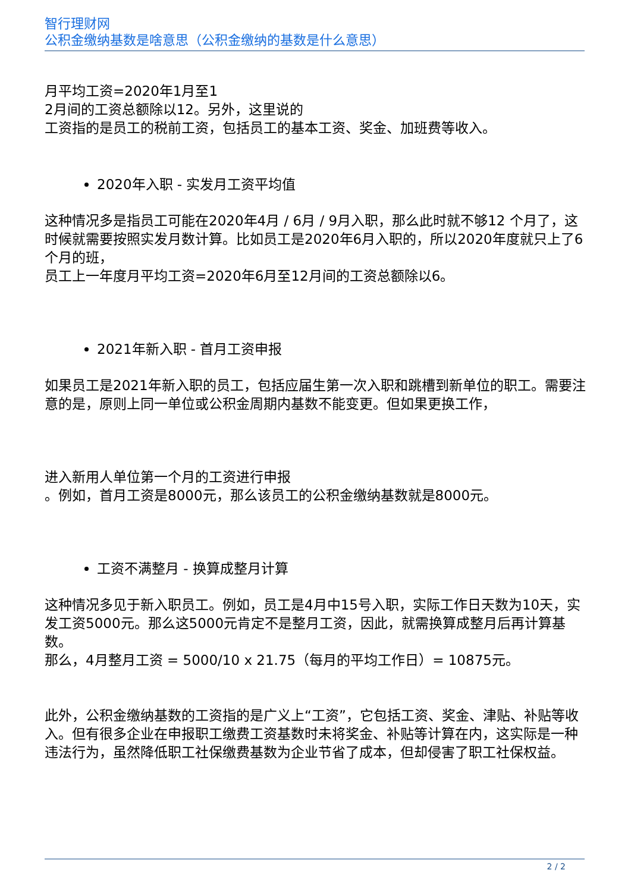智行理财网
公积金缴纳基数是啥意思（公积金缴纳的基数是什么意思）
月平均工资=2020年1月至1
2月间的工资总额除以12。另外，这里说的
工资指的是员工的税前工资，包括员工的基本工资、奖金、加班费等收入。
2020年入职 - 实发月工资平均值
这种情况多是指员工可能在2020年4月 / 6月 / 9月入职，那么此时就不够12 个月了，这时候就需要按照实发月数计算。比如员工是2020年6月入职的，所以2020年度就只上了6个月的班，
员工上一年度月平均工资=2020年6月至12月间的工资总额除以6。
2021年新入职 - 首月工资申报
如果员工是2021年新入职的员工，包括应届生第一次入职和跳槽到新单位的职工。需要注意的是，原则上同一单位或公积金周期内基数不能变更。但如果更换工作，
进入新用人单位第一个月的工资进行申报
。例如，首月工资是8000元，那么该员工的公积金缴纳基数就是8000元。
工资不满整月 - 换算成整月计算
这种情况多见于新入职员工。例如，员工是4月中15号入职，实际工作日天数为10天，实发工资5000元。那么这5000元肯定不是整月工资，因此，就需换算成整月后再计算基数。
那么，4月整月工资 = 5000/10 x 21.75（每月的平均工作日）= 10875元。
此外，公积金缴纳基数的工资指的是广义上“工资”，它包括工资、奖金、津贴、补贴等收入。但有很多企业在申报职工缴费工资基数时未将奖金、补贴等计算在内，这实际是一种违法行为，虽然降低职工社保缴费基数为企业节省了成本，但却侵害了职工社保权益。
2 / 2